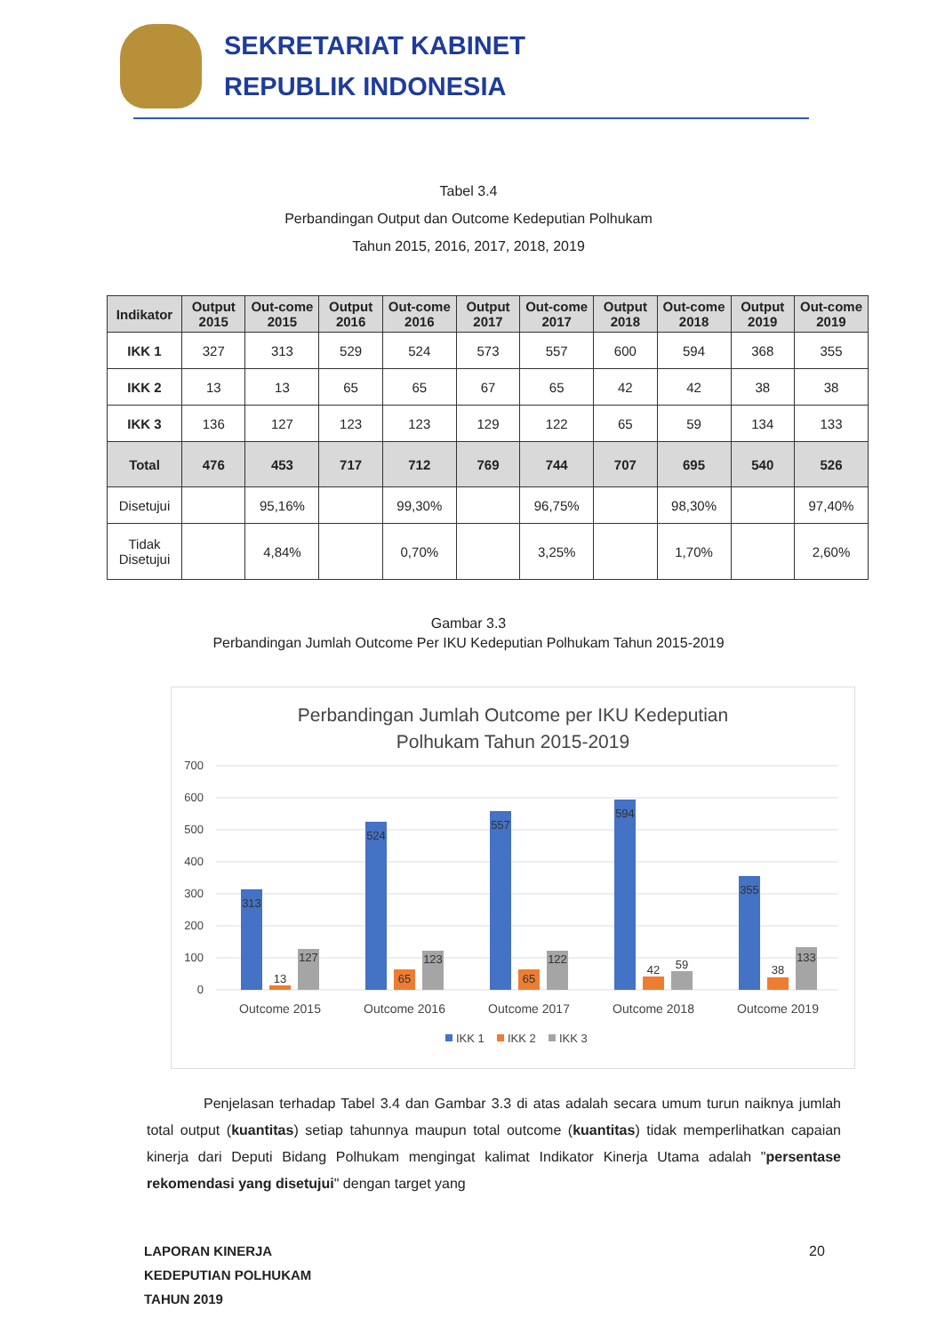SEKRETARIAT KABINET
REPUBLIK INDONESIA
Tabel 3.4
Perbandingan Output dan Outcome Kedeputian Polhukam
Tahun 2015, 2016, 2017, 2018, 2019
| Indikator | Output 2015 | Out-come 2015 | Output 2016 | Out-come 2016 | Output 2017 | Out-come 2017 | Output 2018 | Out-come 2018 | Output 2019 | Out-come 2019 |
| --- | --- | --- | --- | --- | --- | --- | --- | --- | --- | --- |
| IKK 1 | 327 | 313 | 529 | 524 | 573 | 557 | 600 | 594 | 368 | 355 |
| IKK 2 | 13 | 13 | 65 | 65 | 67 | 65 | 42 | 42 | 38 | 38 |
| IKK 3 | 136 | 127 | 123 | 123 | 129 | 122 | 65 | 59 | 134 | 133 |
| Total | 476 | 453 | 717 | 712 | 769 | 744 | 707 | 695 | 540 | 526 |
| Disetujui | | 95,16% | | 99,30% | | 96,75% | | 98,30% | | 97,40% |
| Tidak Disetujui | | 4,84% | | 0,70% | | 3,25% | | 1,70% | | 2,60% |
Gambar 3.3
Perbandingan Jumlah Outcome Per IKU Kedeputian Polhukam Tahun 2015-2019
Perbandingan Jumlah Outcome per IKU Kedeputian
Polhukam Tahun 2015-2019
700
600
500
400
300
200
100
0
313
13
127
524
65
123
557
65
122
594
42
59
355
38
133
Outcome 2015
Outcome 2016
Outcome 2017
Outcome 2018
Outcome 2019
IKK 1
IKK 2
IKK 3
Penjelasan terhadap Tabel 3.4 dan Gambar 3.3 di atas adalah secara umum turun naiknya jumlah total output (kuantitas) setiap tahunnya maupun total outcome (kuantitas) tidak memperlihatkan capaian kinerja dari Deputi Bidang Polhukam mengingat kalimat Indikator Kinerja Utama adalah "persentase rekomendasi yang disetujui" dengan target yang
LAPORAN KINERJA
KEDEPUTIAN POLHUKAM
TAHUN 2019
20